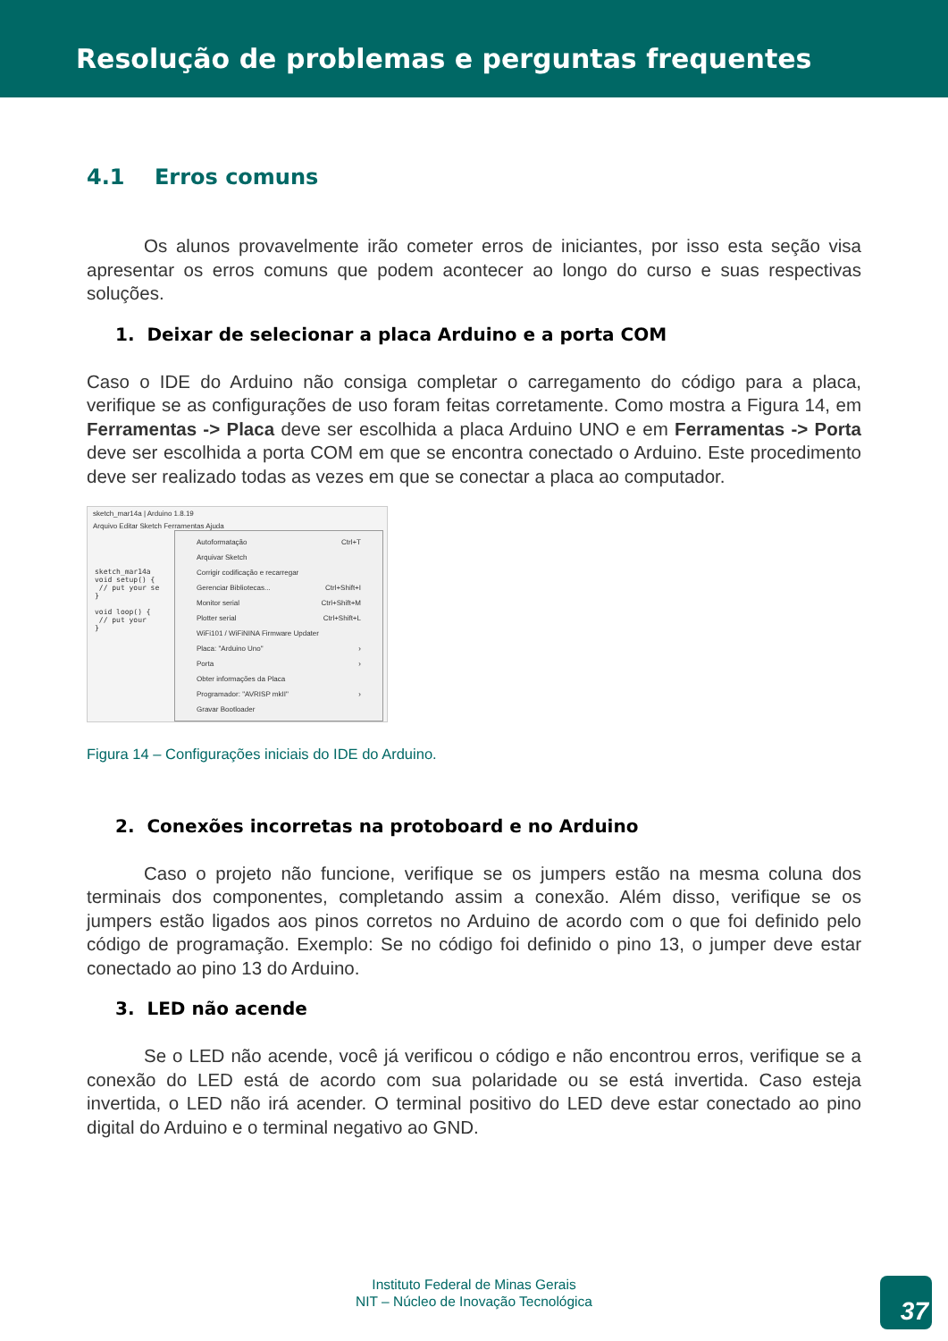Resolução de problemas e perguntas frequentes
4.1 Erros comuns
Os alunos provavelmente irão cometer erros de iniciantes, por isso esta seção visa apresentar os erros comuns que podem acontecer ao longo do curso e suas respectivas soluções.
1. Deixar de selecionar a placa Arduino e a porta COM
Caso o IDE do Arduino não consiga completar o carregamento do código para a placa, verifique se as configurações de uso foram feitas corretamente. Como mostra a Figura 14, em Ferramentas -> Placa deve ser escolhida a placa Arduino UNO e em Ferramentas -> Porta deve ser escolhida a porta COM em que se encontra conectado o Arduino. Este procedimento deve ser realizado todas as vezes em que se conectar a placa ao computador.
sketch_mar14a | Arduino 1.8.19
Arquivo Editar Sketch Ferramentas Ajuda
sketch_mar14a
void setup() {
// put your se
}
void loop() {
// put your
}
Autoformatação Ctrl+T
Arquivar Sketch
Corrigir codificação e recarregar
Gerenciar Bibliotecas... Ctrl+Shift+I
Monitor serial Ctrl+Shift+M
Plotter serial Ctrl+Shift+L
WiFi101 / WiFiNINA Firmware Updater
Placa: "Arduino Uno" ›
Porta ›
Obter informações da Placa
Programador: "AVRISP mkII" ›
Gravar Bootloader
Figura 14 – Configurações iniciais do IDE do Arduino.
2. Conexões incorretas na protoboard e no Arduino
Caso o projeto não funcione, verifique se os jumpers estão na mesma coluna dos terminais dos componentes, completando assim a conexão. Além disso, verifique se os jumpers estão ligados aos pinos corretos no Arduino de acordo com o que foi definido pelo código de programação. Exemplo: Se no código foi definido o pino 13, o jumper deve estar conectado ao pino 13 do Arduino.
3. LED não acende
Se o LED não acende, você já verificou o código e não encontrou erros, verifique se a conexão do LED está de acordo com sua polaridade ou se está invertida. Caso esteja invertida, o LED não irá acender. O terminal positivo do LED deve estar conectado ao pino digital do Arduino e o terminal negativo ao GND.
Instituto Federal de Minas Gerais
NIT – Núcleo de Inovação Tecnológica
37